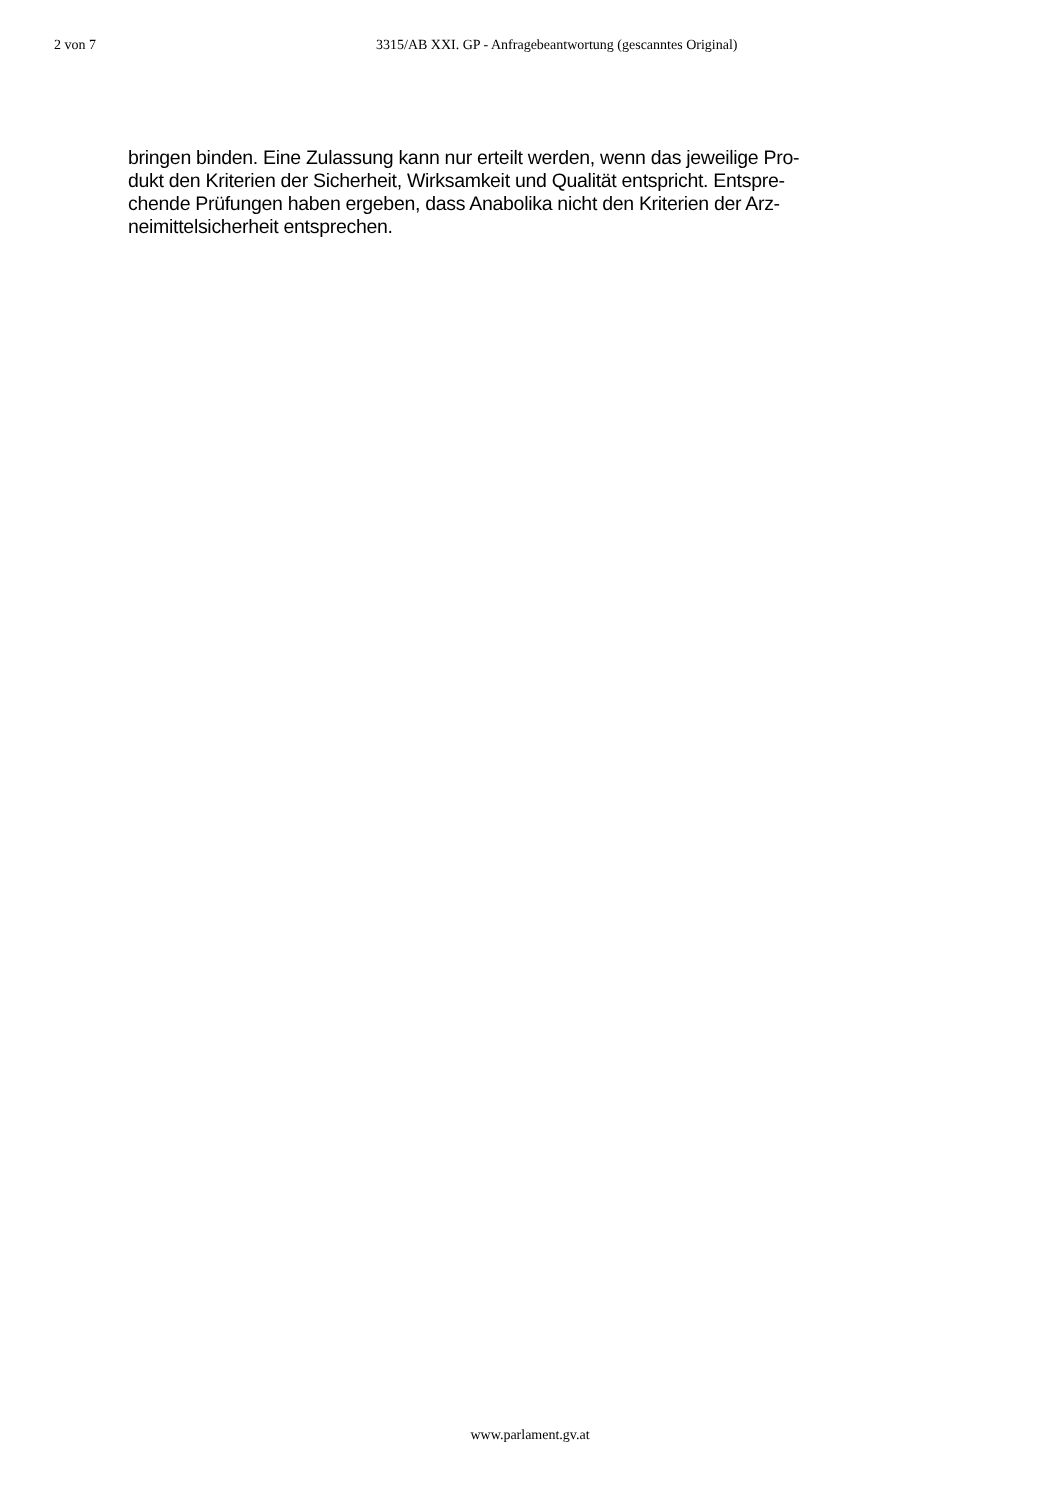2 von 7 3315/AB XXI. GP - Anfragebeantwortung (gescanntes Original)
bringen binden. Eine Zulassung kann nur erteilt werden, wenn das jeweilige Pro-
dukt den Kriterien der Sicherheit, Wirksamkeit und Qualität entspricht. Entspre-
chende Prüfungen haben ergeben, dass Anabolika nicht den Kriterien der Arz-
neimittelsicherheit entsprechen.
www.parlament.gv.at